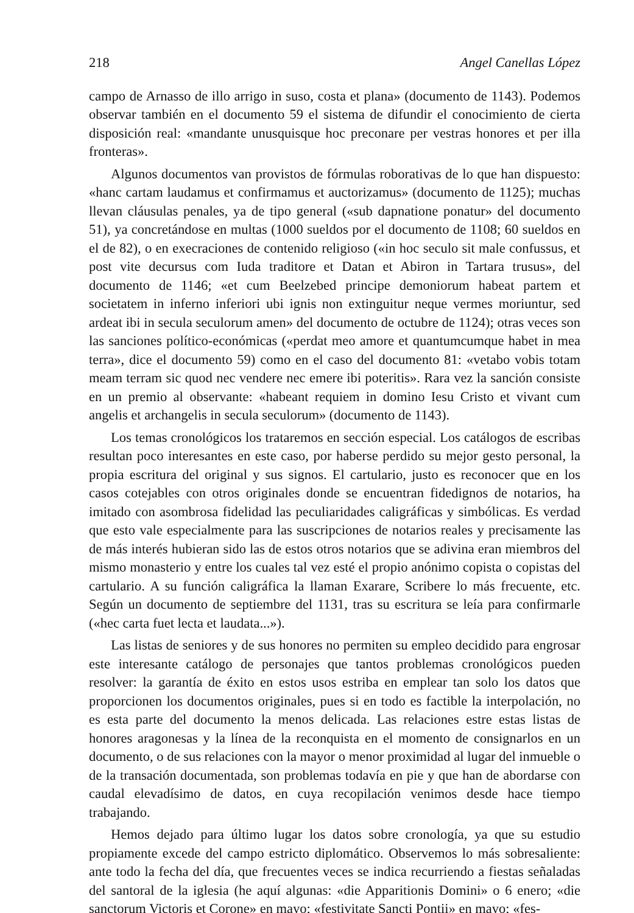218 Angel Canellas López
campo de Arnasso de illo arrigo in suso, costa et plana» (documento de 1143). Podemos observar también en el documento 59 el sistema de difundir el conocimiento de cierta disposición real: «mandante unusquisque hoc preconare per vestras honores et per illa fronteras».
Algunos documentos van provistos de fórmulas roborativas de lo que han dispuesto: «hanc cartam laudamus et confirmamus et auctorizamus» (documento de 1125); muchas llevan cláusulas penales, ya de tipo general («sub dapnatione ponatur» del documento 51), ya concretándose en multas (1000 sueldos por el documento de 1108; 60 sueldos en el de 82), o en execraciones de contenido religioso («in hoc seculo sit male confussus, et post vite decursus com Iuda traditore et Datan et Abiron in Tartara trusus», del documento de 1146; «et cum Beelzebed principe demoniorum habeat partem et societatem in inferno inferiori ubi ignis non extinguitur neque vermes moriuntur, sed ardeat ibi in secula seculorum amen» del documento de octubre de 1124); otras veces son las sanciones político-económicas («perdat meo amore et quantumcumque habet in mea terra», dice el documento 59) como en el caso del documento 81: «vetabo vobis totam meam terram sic quod nec vendere nec emere ibi poteritis». Rara vez la sanción consiste en un premio al observante: «habeant requiem in domino Iesu Cristo et vivant cum angelis et archangelis in secula seculorum» (documento de 1143).
Los temas cronológicos los trataremos en sección especial. Los catálogos de escribas resultan poco interesantes en este caso, por haberse perdido su mejor gesto personal, la propia escritura del original y sus signos. El cartulario, justo es reconocer que en los casos cotejables con otros originales donde se encuentran fidedignos de notarios, ha imitado con asombrosa fidelidad las peculiaridades caligráficas y simbólicas. Es verdad que esto vale especialmente para las suscripciones de notarios reales y precisamente las de más interés hubieran sido las de estos otros notarios que se adivina eran miembros del mismo monasterio y entre los cuales tal vez esté el propio anónimo copista o copistas del cartulario. A su función caligráfica la llaman Exarare, Scribere lo más frecuente, etc. Según un documento de septiembre del 1131, tras su escritura se leía para confirmarle («hec carta fuet lecta et laudata...»).
Las listas de seniores y de sus honores no permiten su empleo decidido para engrosar este interesante catálogo de personajes que tantos problemas cronológicos pueden resolver: la garantía de éxito en estos usos estriba en emplear tan solo los datos que proporcionen los documentos originales, pues si en todo es factible la interpolación, no es esta parte del documento la menos delicada. Las relaciones estre estas listas de honores aragonesas y la línea de la reconquista en el momento de consignarlos en un documento, o de sus relaciones con la mayor o menor proximidad al lugar del inmueble o de la transación documentada, son problemas todavía en pie y que han de abordarse con caudal elevadísimo de datos, en cuya recopilación venimos desde hace tiempo trabajando.
Hemos dejado para último lugar los datos sobre cronología, ya que su estudio propiamente excede del campo estricto diplomático. Observemos lo más sobresaliente: ante todo la fecha del día, que frecuentes veces se indica recurriendo a fiestas señaladas del santoral de la iglesia (he aquí algunas: «die Apparitionis Domini» o 6 enero; «die sanctorum Victoris et Corone» en mayo; «festivitate Sancti Pontii» en mayo; «fes-